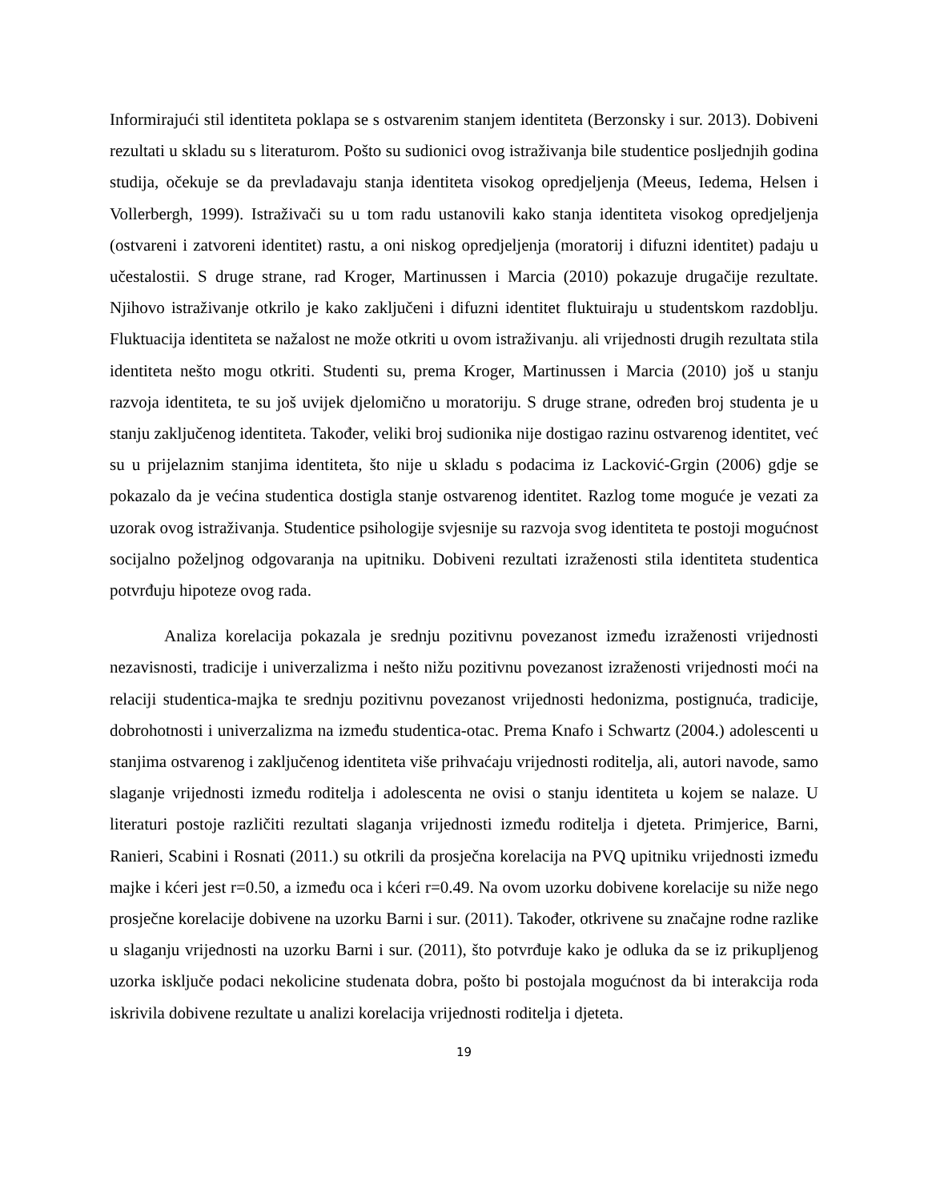Informirajući stil identiteta poklapa se s ostvarenim stanjem identiteta (Berzonsky i sur. 2013). Dobiveni rezultati u skladu su s literaturom. Pošto su sudionici ovog istraživanja bile studentice posljednjih godina studija, očekuje se da prevladavaju stanja identiteta visokog opredjeljenja (Meeus, Iedema, Helsen i Vollerbergh, 1999). Istraživači su u tom radu ustanovili kako stanja identiteta visokog opredjeljenja (ostvareni i zatvoreni identitet) rastu, a oni niskog opredjeljenja (moratorij i difuzni identitet) padaju u učestalostii. S druge strane, rad Kroger, Martinussen i Marcia (2010) pokazuje drugačije rezultate. Njihovo istraživanje otkrilo je kako zaključeni i difuzni identitet fluktuiraju u studentskom razdoblju. Fluktuacija identiteta se nažalost ne može otkriti u ovom istraživanju. ali vrijednosti drugih rezultata stila identiteta nešto mogu otkriti. Studenti su, prema Kroger, Martinussen i Marcia (2010) još u stanju razvoja identiteta, te su još uvijek djelomično u moratoriju. S druge strane, određen broj studenta je u stanju zaključenog identiteta. Također, veliki broj sudionika nije dostigao razinu ostvarenog identitet, već su u prijelaznim stanjima identiteta, što nije u skladu s podacima iz Lacković-Grgin (2006) gdje se pokazalo da je većina studentica dostigla stanje ostvarenog identitet. Razlog tome moguće je vezati za uzorak ovog istraživanja. Studentice psihologije svjesnije su razvoja svog identiteta te postoji mogućnost socijalno poželjnog odgovaranja na upitniku. Dobiveni rezultati izraženosti stila identiteta studentica potvrđuju hipoteze ovog rada.
Analiza korelacija pokazala je srednju pozitivnu povezanost između izraženosti vrijednosti nezavisnosti, tradicije i univerzalizma i nešto nižu pozitivnu povezanost izraženosti vrijednosti moći na relaciji studentica-majka te srednju pozitivnu povezanost vrijednosti hedonizma, postignuća, tradicije, dobrohotnosti i univerzalizma na između studentica-otac. Prema Knafo i Schwartz (2004.) adolescenti u stanjima ostvarenog i zaključenog identiteta više prihvaćaju vrijednosti roditelja, ali, autori navode, samo slaganje vrijednosti između roditelja i adolescenta ne ovisi o stanju identiteta u kojem se nalaze. U literaturi postoje različiti rezultati slaganja vrijednosti između roditelja i djeteta. Primjerice, Barni, Ranieri, Scabini i Rosnati (2011.) su otkrili da prosječna korelacija na PVQ upitniku vrijednosti između majke i kćeri jest r=0.50, a između oca i kćeri r=0.49. Na ovom uzorku dobivene korelacije su niže nego prosječne korelacije dobivene na uzorku Barni i sur. (2011). Također, otkrivene su značajne rodne razlike u slaganju vrijednosti na uzorku Barni i sur. (2011), što potvrđuje kako je odluka da se iz prikupljenog uzorka isključe podaci nekolicine studenata dobra, pošto bi postojala mogućnost da bi interakcija roda iskrivila dobivene rezultate u analizi korelacija vrijednosti roditelja i djeteta.
19